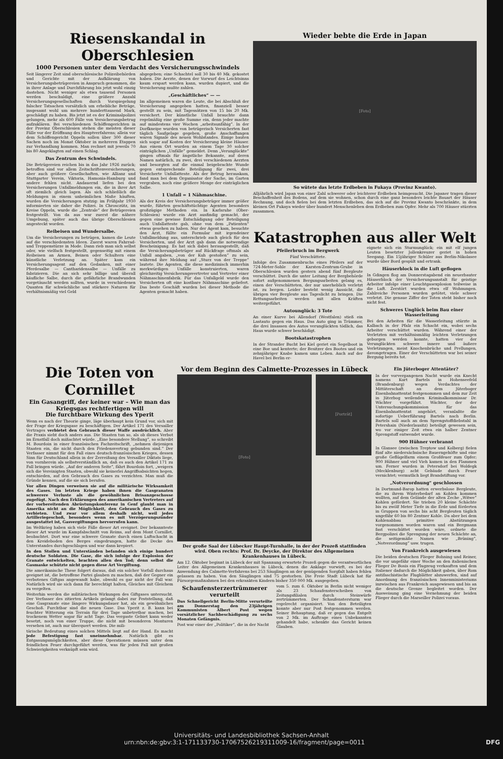Riesenskandal in Oberschlesien
1000 Personen unter dem Verdacht des Versicherungsschwindels
Seit längerer Zeit sind oberschlesische Polizeibehörden und Gerichte mit der Aufklärung von Versicherungsbetrügereien in Anspruch genommen, die in ihrer Anlage und Durchführung bis jetzt wohl einzig dastehen. Nicht weniger als etwa tausend Personen werden beschuldigt, eine größere Anzahl Versicherungsgesellschaften durch Vorspiegelung falscher Tatsachen vorsätzlich um erhebliche Beträge, insgesamt wohl um mehrere hunderttausend Mark, geschädigt zu haben. Bis jetzt ist es der Kriminalpolizei gelungen, mehr als 600 Fälle von Versicherungsbetrug aufzuklären. Bei verschiedenen Schöffengerichten in der Provinz Oberschlesien stehen die meisten dieser Fälle vor der Eröffnung des Hauptverfahrens; allein vor dem Schöffengericht Oppeln sollen über 300 dieser Sachen noch im Monat Oktober in mehreren Etappen zur Verhandlung kommen. Man rechnet mit jeweils 70 bis 80 Angeklagten auf einen Schlag.
Das Zentrum des Schwindels.
Die Betrügereien reichen bis in das Jahr 1926 zurück; betroffen sind vor allem Zeitschriftenversicherungen, aber auch größere Gesellschaften, wie Allianz und Stuttgarter Verein, Viktoria, Hamonia-Hamburg und andere fehlen nicht. Andauernd liefen bei den Versicherungen Unfallmeldungen ein, die in ihrer Art oft ziemlich gleich lagen. Als sich schließlich die Meldungen in einem unheimlichen Maße häuften, wurden die Versicherungen stutzig: im Frühjahr 1930 informierten sie daher die Polizei. In Chrosczütz, im Kreise Oppeln, wurde die „Zentrale“ der Betrügereien festgestellt. Von da aus war zuerst die nähere Umgebung, später auch das übrige Oberschlesien angesteckt worden.
Reibeisen und Wundersalbe.
Um die Versicherungen zu betrügen, kamen die Leute auf die verschiedensten Ideen. Zuerst waren Fahrrad- und Treppenstürze in Mode. Dann rieb man sich selbst oder, wie vielfach festgestellt, gegenseitig mit einem Reibeisen an Armen, Beinen oder Schultern eine künstliche Verletzung an. Später kam ein Versicherungsagent auf den Gedanken, mit einer Pferdesalbe — Cantharidensalbe — Unfälle zu fabrizieren. Die an sich sehr billige und überall käufliche Salbe, durch die gefährliche Brandwunden vorgetäuscht werden sollten, wurde in verschiedenen Quanten für schwächliche und stärkere Naturen für verhältnismäßig viel Geld
abgegeben; eine Schachtel soll 30 bis 40 Mk. gekostet haben. Die Aerzte, denen der Vorwurf des Leichtsinns kaum erspart werden kann, wurden dupiert, und die Versicherung mußte zahlen.
„Geschäftliches“ — —
Im allgemeinen waren die Leute, die bei Abschluß der Versicherung angegeben hatten, finanziell besser gestellt zu sein, mit Tagessätzen von 15 bis 20 Mk. versichert. Der künstliche Unfall brauchte dann regelmäßig eine große Summe ein, denn jeder machte auf mindestens vier Wochen „arbeitsunfähig“. In der Dorfkneipe wurden von betrügerisch Versicherten fast täglich Saufgelage gegeben, große Anschaffungen waren Signale des neuen Wohlstandes. Einige bauten sich sogar auf Kosten der Versicherung kleine Häuser. Aus einem Ort wurden an einem Tage 30 solcher einträglichen „Unfälle“ gemeldet. Denn „Verunglückte“ gingen oftmals für ängstliche Bekannte, auf deren Namen natürlich, zu zwei, drei verschiedenen Aerzten und besorgten auf die einmal beigebrachte Wunde gegen entsprechende Beteiligung für zwei, drei Versicherte Unfallatteste. Als der Betrug herauskam, fand man bei dem Organisator der Sache, im Garten vergraben, noch eine größere Menge der einträglichen Salbe.
1 Unfall = 1 Nähmaschine.
Als der Kreis der Versicherungsbetrüger immer größer wurde, führten geschäftstüchtige Agenten besonders großzügige Methoden ein. In Karlsruhe (Ober-Schlesien) wurde ein Arzt ausfindig gemacht, der gegen eine gewisse Entschädigung oder Beteiligung auch Unfallatteste gab, ohne von dem „Patienten“ etwas gesehen zu haben. Nur der Agent kam, besuchte den Arzt, füllte ein Formular mit irgendeiner Unfallmeldung aus, unterschrieb auch gleich für den Versicherten, und der Arzt gab dann die notwendige Bescheinigung. Es hat sich dabei herausgestellt, daß die Versicherungsbetrüger auf Rückfrage oftmals als Unfall angaben, „von der Kuh gestoßen“ zu sein, während ihre Meldung auf „Sturz von der Treppe“ lautete. Die Agenten, die diese medizinisch immerhin merkwürdigen Unfälle konstruierten, waren gleichzeitig Versicherungsvertreter und Vertreter einer Nähmaschinenfabrik. Für das Unfallgeld wurde den Versicherten oft eine kostbare Nähmaschine geliefert. Das beste Geschäft wurden bei dieser Methode die Agenten gemacht haben.
Wieder bebte die Erde in Japan
[Foto]
So wütete das letzte Erdbeben in Fukaya (Provinz Kwanto).
Alljährlich wird Japan von einer Zahl schwerer oder leichterer Erdbeben heimgesucht. Die Japaner tragen dieser Beschaffenheit des Bodens, auf dem sie wohnen, schon durch eine ganz besonders leichte Bauart der Häuser Rechnung, und doch fielen bei dem letzten Erdbeben, das sich auf die Provinz Kwanto beschränkte, in dem kleinen Ort Fukaya wieder über hundert Menschenleben dem Erdbeben zum Opfer. Mehr als 700 Häuser stürzten zusammen.
Katastrophen aus aller Welt
Pfeilerbruch im Bergwerk
Fünf Verschüttete.
Infolge des Zusammenbruchs eines Pfeilers auf der 724-Meter-Sohle der Karsten-Zentrum-Grube in Oberschlesien wurden gestern abend fünf Bergleute verschüttet. Durch die unter Leitung der Bergbehörde sofort aufgenommenen Bergungsarbeiten gelang es, einen der Verschütteten, der nur unerheblich verletzt ist, zu bergen. Leider besteht wenig Aussicht, die übrigen vier Bergleute aus Tageslicht zu bringen. Die Rettungsarbeiten werden mit allen Kräften weitergeführt.
Autounglück: 3 Tote
An einer Kurve bei Allendorf (Westfalen) stieß ein Lastauto gegen ein Haus. Das Auto ging in Trümmer, die drei Insassen des Autos verunglückten tödlich, das Haus wurde schwer beschädigt.
Bootskatastrophen
In der Strander Bucht bei Kiel geriet ein Segelboot in eine Boe und kenterte; der Besitzer des Bootes und ein zehnjähriger Knabe kamen ums Leben. Auch auf der Havel bei Berlin er-
eignete sich ein Sturmunglück; ein mit elf jungen Leuten besetzter Jollenkreuzer geriet in hohen Seegang. Ein 15jähriger Schüler aus Berlin-Nikolasee wurde über Bord gespült und ertrank.
Häuserblock in die Luft geflogen
In Gdingen flog am Donnerstagabend ein neuerbauter Häuserblock der Versicherungsanstalt für geistige Arbeiter infolge einer Leuchtgasexplosion teilweise in die Luft. Zerstört wurden etwa elf Wohnungen. Zahlreiche Personen wurden getötet, viele schwer verletzt. Die genaue Ziffer der Toten steht bisher noch nicht fest.
Schweres Unglück beim Bau einer Wasserleitung
Bei den Arbeiten für die Wasserleitung stürzte in Kalbach in der Pfalz ein Schacht ein, wobei sechs Arbeiter verschüttet wurden. Während einer der Verletzten mit verhältnismäßig leichten Verletzungen geborgen werden konnte, hatten vier der Verunglückten schwere innere und äußere Verletzungen, meist Knochenbrüche und Prellungen, davongetragen. Einer der Verschütteten war bei seiner Bergung bereits tot.
Die Toten von Cornillet
Ein Gasangriff, der keiner war – Wie man das Kriegsgas rechtfertigen will
Die furchtbare Wirkung des Yperit
Wenn es nach der Theorie ginge, läge überhaupt kein Grund vor, sich mit der Frage der Kriegsgase zu beschäftigen. Der Artikel 171 des Versailler Vertrages verbietet den Gebrauch dieser Waffe ausdrücklich. Aber die Praxis sieht doch anders aus. Die Staaten tun so, als ob dieses Verbot im Ernstfall doch mißachtet würde. „Eine besondere Stellung“, so schreibt M. Bourdoin in einer französischen Fachzeitschrift, „nehmen diejenigen Staaten ein, die nicht durch den Friedensvertrag gebunden sind.“ Der Verfasser nimmt für den Fall eines deutsch-französischen Krieges, dessen Sinn für Deutschland allein in der Zerreißung des Versailler Diktats liege, von vornherein als selbstverständlich an, daß es auch den Artikel 171 zu Fall bringen würde. „Auf der anderen Seite“, fährt Bourdoin fort, „weigern sich die Vereinigten Staaten, obwohl sie keinerlei Angriffsabsichten hegen, entschieden, auf den Gebrauch des Gases zu verzichten. Man muß die Gründe kennen, auf die sie sich berufen.
Vor allen Dingen verweisen sie auf die militärische Wirksamkeit des Gases. Im letzten Kriege haben ihnen die Gasgranaten schwerere Verluste als die gewöhnlichen Brisanzgeschosse zugefügt. Nach den Erklärungen des amerikanischen Vertreters auf der vorbereitenden Abrüstungskonferenz in Genf glaubt man in Amerika nicht an die Möglichkeit, den Gebrauch des Gases zu verbieten. Und zwar vor allem deshalb nicht, weil jedes Artilleriegeschoß, besonders wenn es mit Verzögerungszünder ausgestattet ist, Gasvergiftungen hervorrufen kann.
Im Weltkrieg haben sich viele Fälle dieser Art ereignet. Der bekannteste dieser Art wurde im Kampfabschnitt von Reims, auf dem Mont Cornillet, beobachtet. Dort war eine schwere Granate durch einen Luftschacht in den Kreideboden des Berges eingedrungen, hatte die Decke des Unterstandes durchgeschlagen und war dann krepiert.
In den Stollen und Unterständen befanden sich einige hundert deutsche Soldaten. Die Gase, die sich infolge der Explosion der Granate entwickelten, brachten allen den Tod; denn selbst die Gasmaske schützte nicht gegen diese Art Vergiftung.
Die amerikanische These folgert daraus, daß ein solcher Vorfall durchaus geeignet ist, die betroffene Partei glauben zu machen, daß der Gegner ein verbotenes Giftgas angewandt habe, obwohl es gar nicht der Fall war. Natürlich wird sie sich dann für berechtigt halten, Gleiches mit Gleichem zu vergelten.
Weiterhin werden die militärischen Wirkungen des Giftgases untersucht. Der Verfasser des zitierten Artikels gelangt dabei zur Feststellung, daß eine Gasgranate eine längere Wirkungsdauer hat, als ein gewöhnliches Geschoß. Furchtbar sind die neuen Gase. Das Yperit z. B. kann bei feuchter Witterung ein Terrain für drei Tage unbetretbar machen, bei trockenem Wetter sogar für acht Tage. Das vergaste Gebiet kann weder besetzt, noch von einer Truppe, die nicht mit besonderen Monturen versehen ist, auch nur überquert werden. Die mili-
tärische Bedeutung eines solchen Mittels liegt auf der Hand. Es macht jede Befestigung fast uneinnehmbar. Natürlich gibt es Entgasungsmöglichkeiten, aber diese Operationen müssen unter dem feindlichen Feuer durchgeführt werden, was für jeden Fall mit großen Schwierigkeiten verknüpft sein wird.
Vor dem Beginn des Calmette-Prozesses in Lübeck
[Foto]
[Porträt]
Der große Saal der Lübecker Haupt-Turnhalle, in der der Prozeß stattfinden wird. Oben rechts: Prof. Dr. Deycke, der Direktor des Allgemeinen Krankenhauses in Lübeck.
Am 12. Oktober beginnt in Lübeck der mit Spannung erwartete Prozeß gegen die verantwortlichen Leiter des Allgemeinen Krankenhauses in Lübeck, denen die Anklage vorwirft, es bei der Anwendung des Calmette-Verfahrens bei 253 Säuglingen an der genügenden Sorgfalt haben fehlen gelassen zu haben. Von den Säuglingen sind 75 gestorben. Die Freie Stadt Lübeck hat für Fürsorgemaßnahmen bei den erkrankten Kindern bisher 350 000 Mk. ausgegeben.
Schaufensterzertrümmerer verurteilt
Das Schnellgericht Berlin-Mitte verurteilte am Donnerstag den 23jährigen Kommunisten Albert Post wegen vorsätzlicher Sachbeschädigung zu sechs Monaten Gefängnis.
Post war einer der „Politiker“, die in der Nacht
vom 5. zum 6. Oktober in Berlin nicht weniger als 23 Schaufensterscheiben von Zeitungsfilialen durch Steinwürfe zertrümmerten. Der Schaufenstersturm war regelrecht organisiert. Von den Beteiligten konnte aber nur Post festgenommen werden. Seiner Behauptung, daß er gegen das Entgelt von 2 Mk. im Auftrage eines Unbekannten gehandelt habe, schenkte das Gericht keinen Glauben.
Ein Jüterboger Attentäter?
In der vorvergangenen Nacht wurde ein Knecht namens Kurt Bartels in Hohenseefeld (Brandenburg) wegen Verdachtes der Mittäterschaft an dem Jüterboger Eisenbahnattentat festgenommen und dem zur Zeit in Jüterbog weilenden Kriminalkommissar Dr. Wächter vorgeführt. Wächter, der der Untersuchungskommission für das Eisenbahnattentat angehört, veranlaßte die sofortige Ueberführung Bartels nach Berlin. Bartels soll auch an dem Sprengstoffdiebstahl in Petershain (Niederlausitz) beteiligt gewesen sein, wo vor einiger Zeit etwa ein halber Zentner Sprengstoff entwendet wurde.
900 Hühner verbrannt
In Glansee (zwischen Treptow und Kolberg) fielen fünf alte niedersächsische Bauerngehöfte und eine große Geflügelfarm einem Großfeuer zum Opfer; 900 Hühner und viel Vieh kamen in den Flammen um. Ferner wurden in Petersdorf bei Woldegk (Mecklenburg) acht Gebäude durch Feuer vernichtet; vermutlich liegt Brandstiftung vor.
„Notverordnung“ geschlossen
In Dortmund-Barop hatten erwerbslose Bergleute, die zu ihrem Winterbedarf an Kohlen kommen wollten, auf dem Gelände der alten Zeche „Witwe“ Kohlen gefördert. Sie trieben 20 kleine Schächte bis zu zwölf Meter Tiefe in die Erde und förderten in Gruppen von sechs bis acht Bergleuten täglich ungefähr 60 bis 80 Zentner Kohle. Da aber bei dem Kohlenabbau primitive Abstützungen vorgenommen worden waren und ein Bergmann fast verschüttet worden wäre, ordnete die Bergpolizei die Sprengung der neuen Schächte an, die seitigemäße Namen wie „Brüning“, „Notverordnung“ usw. trugen.
Von Frankreich ausgewiesen
Die beiden deutschen Flieger Bohning und Reiner, die vor ungefähr einer Woche an den italienischen Flieger De Bosis ein Flugzeug verkauften und dem Italiener dadurch die Möglichkeit gaben, über Rom antifaschistische Flugblätter abzuwerfen, sind auf Anordnung des französischen Innenministeriums inzwischen aus Frankreich ausgewiesen und bis an die deutsche Grenze begleitet worden. Der Ausweisung ging eine Vernehmung der beiden Flieger durch die Marseiller Polizei voraus.
Universitäts- und Landesbibliothek Sachsen-Anhalt
urn:nbn:de:gbv:3:1-171133730-17067526219311009-16/fragment/page=0011 DFG